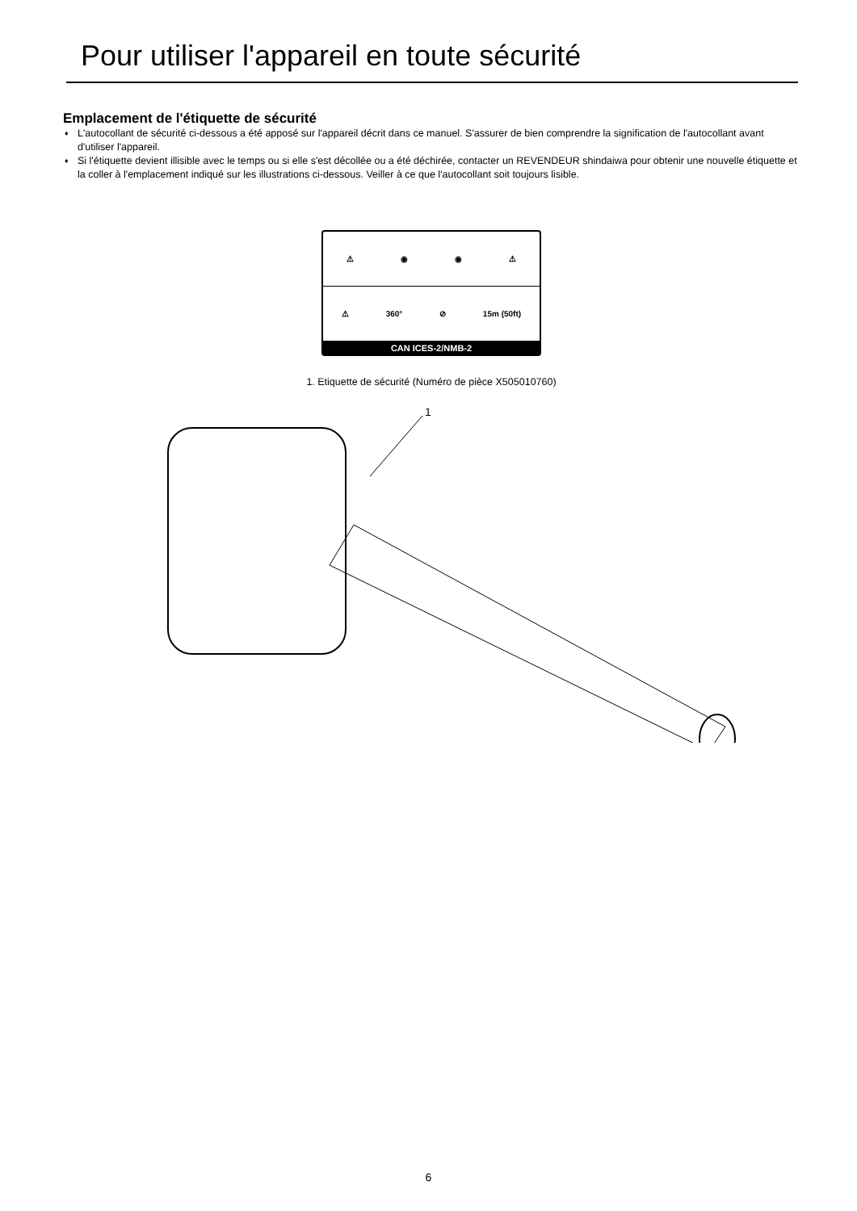Pour utiliser l'appareil en toute sécurité
Emplacement de l'étiquette de sécurité
♦ L'autocollant de sécurité ci-dessous a été apposé sur l'appareil décrit dans ce manuel. S'assurer de bien comprendre la signification de l'autocollant avant d'utiliser l'appareil.
♦ Si l'étiquette devient illisible avec le temps ou si elle s'est décollée ou a été déchirée, contacter un REVENDEUR shindaiwa pour obtenir une nouvelle étiquette et la coller à l'emplacement indiqué sur les illustrations ci-dessous. Veiller à ce que l'autocollant soit toujours lisible.
⚠ ◉ ◉ ⚠
⚠ 360° ⊘ 15m (50ft)
CAN ICES-2/NMB-2
1. Etiquette de sécurité (Numéro de pièce X505010760)
1
6